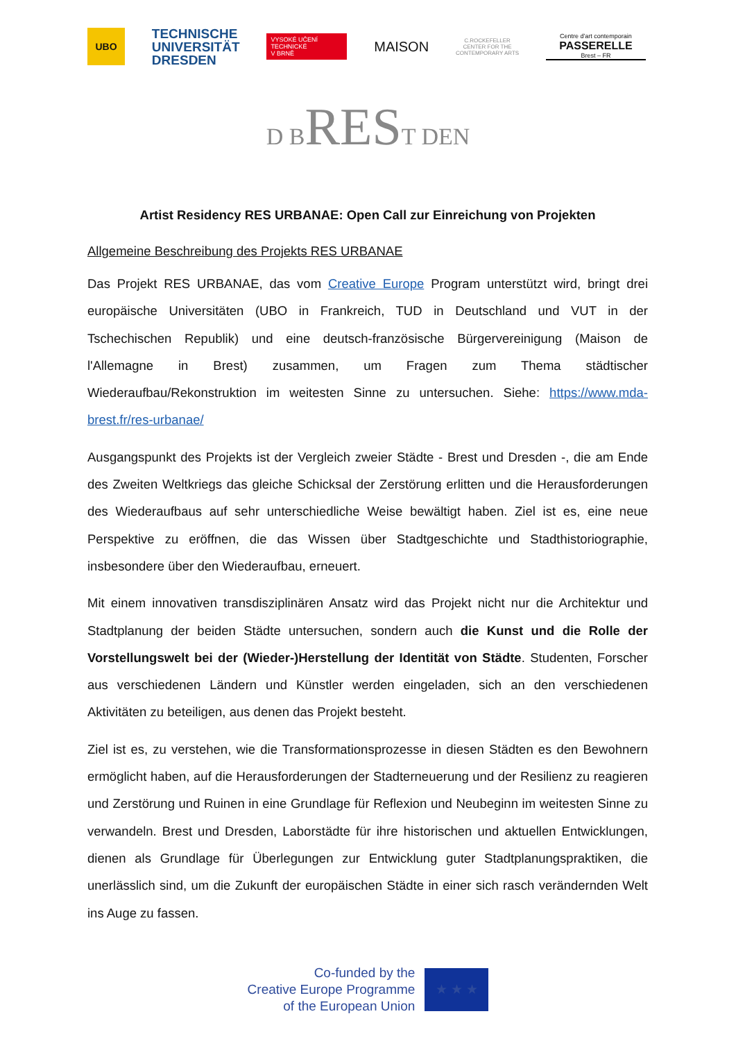UBO
TECHNISCHE
UNIVERSITÄT
DRESDEN
VYSOKÉ UČENÍ
TECHNICKÉ
V BRNĚ
MAISON
C.ROCKEFELLER
CENTER FOR THE
CONTEMPORARY ARTS
Centre d'art contemporain
PASSERELLE
Brest – FR
D BREST DEN
Artist Residency RES URBANAE: Open Call zur Einreichung von Projekten
Allgemeine Beschreibung des Projekts RES URBANAE
Das Projekt RES URBANAE, das vom Creative Europe Program unterstützt wird, bringt drei europäische Universitäten (UBO in Frankreich, TUD in Deutschland und VUT in der Tschechischen Republik) und eine deutsch-französische Bürgervereinigung (Maison de l'Allemagne in Brest) zusammen, um Fragen zum Thema städtischer Wiederaufbau/Rekonstruktion im weitesten Sinne zu untersuchen. Siehe: https://www.mda-brest.fr/res-urbanae/
Ausgangspunkt des Projekts ist der Vergleich zweier Städte - Brest und Dresden -, die am Ende des Zweiten Weltkriegs das gleiche Schicksal der Zerstörung erlitten und die Herausforderungen des Wiederaufbaus auf sehr unterschiedliche Weise bewältigt haben. Ziel ist es, eine neue Perspektive zu eröffnen, die das Wissen über Stadtgeschichte und Stadthistoriographie, insbesondere über den Wiederaufbau, erneuert.
Mit einem innovativen transdisziplinären Ansatz wird das Projekt nicht nur die Architektur und Stadtplanung der beiden Städte untersuchen, sondern auch die Kunst und die Rolle der Vorstellungswelt bei der (Wieder-)Herstellung der Identität von Städte. Studenten, Forscher aus verschiedenen Ländern und Künstler werden eingeladen, sich an den verschiedenen Aktivitäten zu beteiligen, aus denen das Projekt besteht.
Ziel ist es, zu verstehen, wie die Transformationsprozesse in diesen Städten es den Bewohnern ermöglicht haben, auf die Herausforderungen der Stadterneuerung und der Resilienz zu reagieren und Zerstörung und Ruinen in eine Grundlage für Reflexion und Neubeginn im weitesten Sinne zu verwandeln. Brest und Dresden, Laborstädte für ihre historischen und aktuellen Entwicklungen, dienen als Grundlage für Überlegungen zur Entwicklung guter Stadtplanungspraktiken, die unerlässlich sind, um die Zukunft der europäischen Städte in einer sich rasch verändernden Welt ins Auge zu fassen.
Co-funded by the
Creative Europe Programme
of the European Union
★ ★ ★